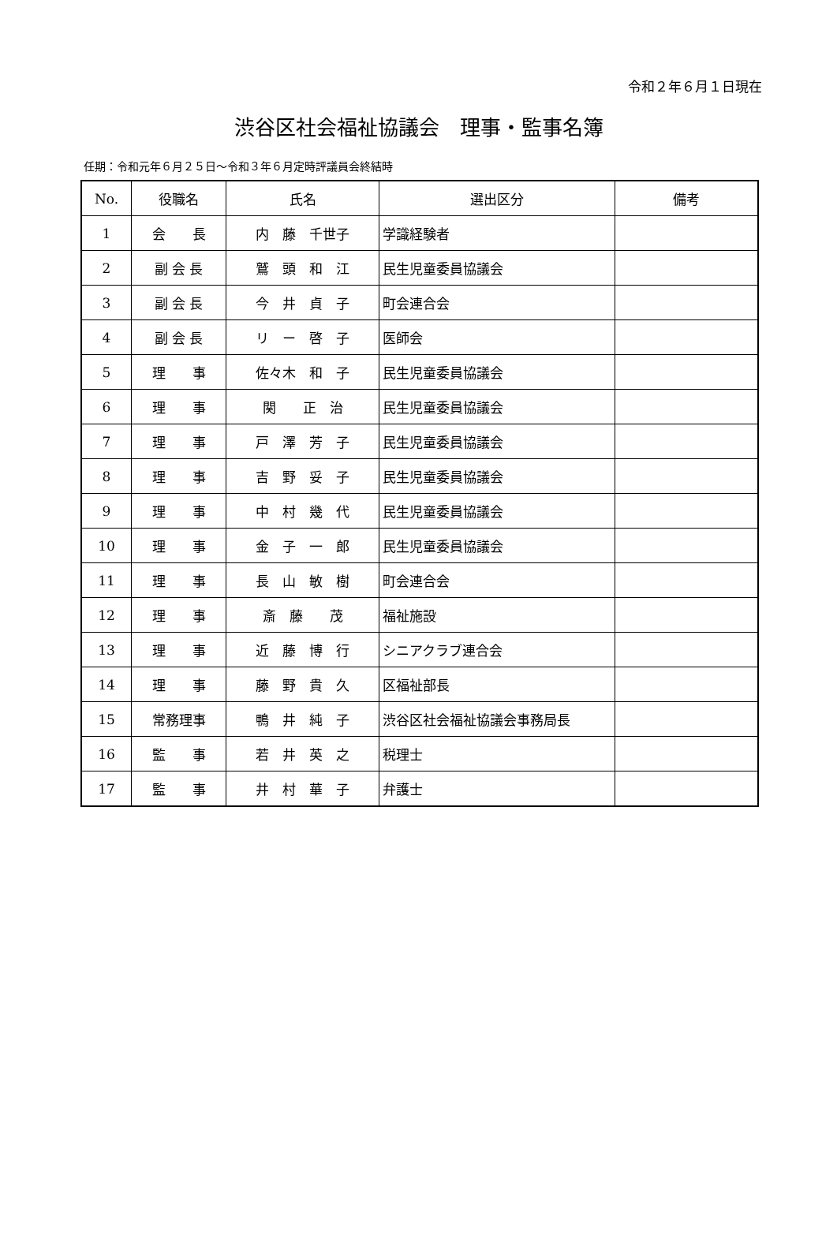令和２年６月１日現在
渋谷区社会福祉協議会　理事・監事名簿
任期：令和元年６月２５日～令和３年６月定時評議員会終結時
| No. | 役職名 | 氏名 | 選出区分 | 備考 |
| --- | --- | --- | --- | --- |
| 1 | 会 長 | 内 藤 千世子 | 学識経験者 | |
| 2 | 副 会 長 | 鷲 頭 和 江 | 民生児童委員協議会 | |
| 3 | 副 会 長 | 今 井 貞 子 | 町会連合会 | |
| 4 | 副 会 長 | リ ー 啓 子 | 医師会 | |
| 5 | 理 事 | 佐々木 和 子 | 民生児童委員協議会 | |
| 6 | 理 事 | 関 正 治 | 民生児童委員協議会 | |
| 7 | 理 事 | 戸 澤 芳 子 | 民生児童委員協議会 | |
| 8 | 理 事 | 吉 野 妥 子 | 民生児童委員協議会 | |
| 9 | 理 事 | 中 村 幾 代 | 民生児童委員協議会 | |
| 10 | 理 事 | 金 子 一 郎 | 民生児童委員協議会 | |
| 11 | 理 事 | 長 山 敏 樹 | 町会連合会 | |
| 12 | 理 事 | 斎 藤 茂 | 福祉施設 | |
| 13 | 理 事 | 近 藤 博 行 | シニアクラブ連合会 | |
| 14 | 理 事 | 藤 野 貴 久 | 区福祉部長 | |
| 15 | 常務理事 | 鴨 井 純 子 | 渋谷区社会福祉協議会事務局長 | |
| 16 | 監 事 | 若 井 英 之 | 税理士 | |
| 17 | 監 事 | 井 村 華 子 | 弁護士 | |